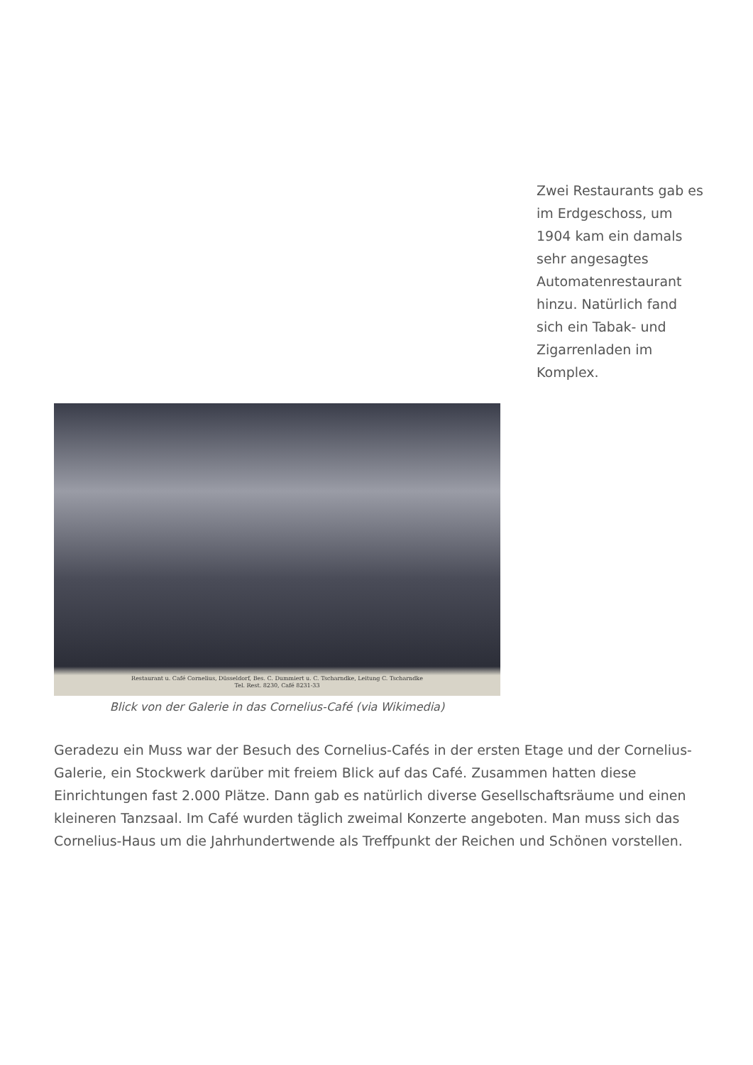Zwei Restaurants gab es im Erdgeschoss, um 1904 kam ein damals sehr angesagtes Automatenrestaurant hinzu. Natürlich fand sich ein Tabak- und Zigarrenladen im Komplex.
Restaurant u. Café Cornelius, Düsseldorf, Bes. C. Dummiert u. C. Tscharndke, Leitung C. Tscharndke
Tel. Rest. 8230, Café 8231-33
Blick von der Galerie in das Cornelius-Café (via Wikimedia)
Geradezu ein Muss war der Besuch des Cornelius-Cafés in der ersten Etage und der Cornelius-Galerie, ein Stockwerk darüber mit freiem Blick auf das Café. Zusammen hatten diese Einrichtungen fast 2.000 Plätze. Dann gab es natürlich diverse Gesellschaftsräume und einen kleineren Tanzsaal. Im Café wurden täglich zweimal Konzerte angeboten. Man muss sich das Cornelius-Haus um die Jahrhundertwende als Treffpunkt der Reichen und Schönen vorstellen.